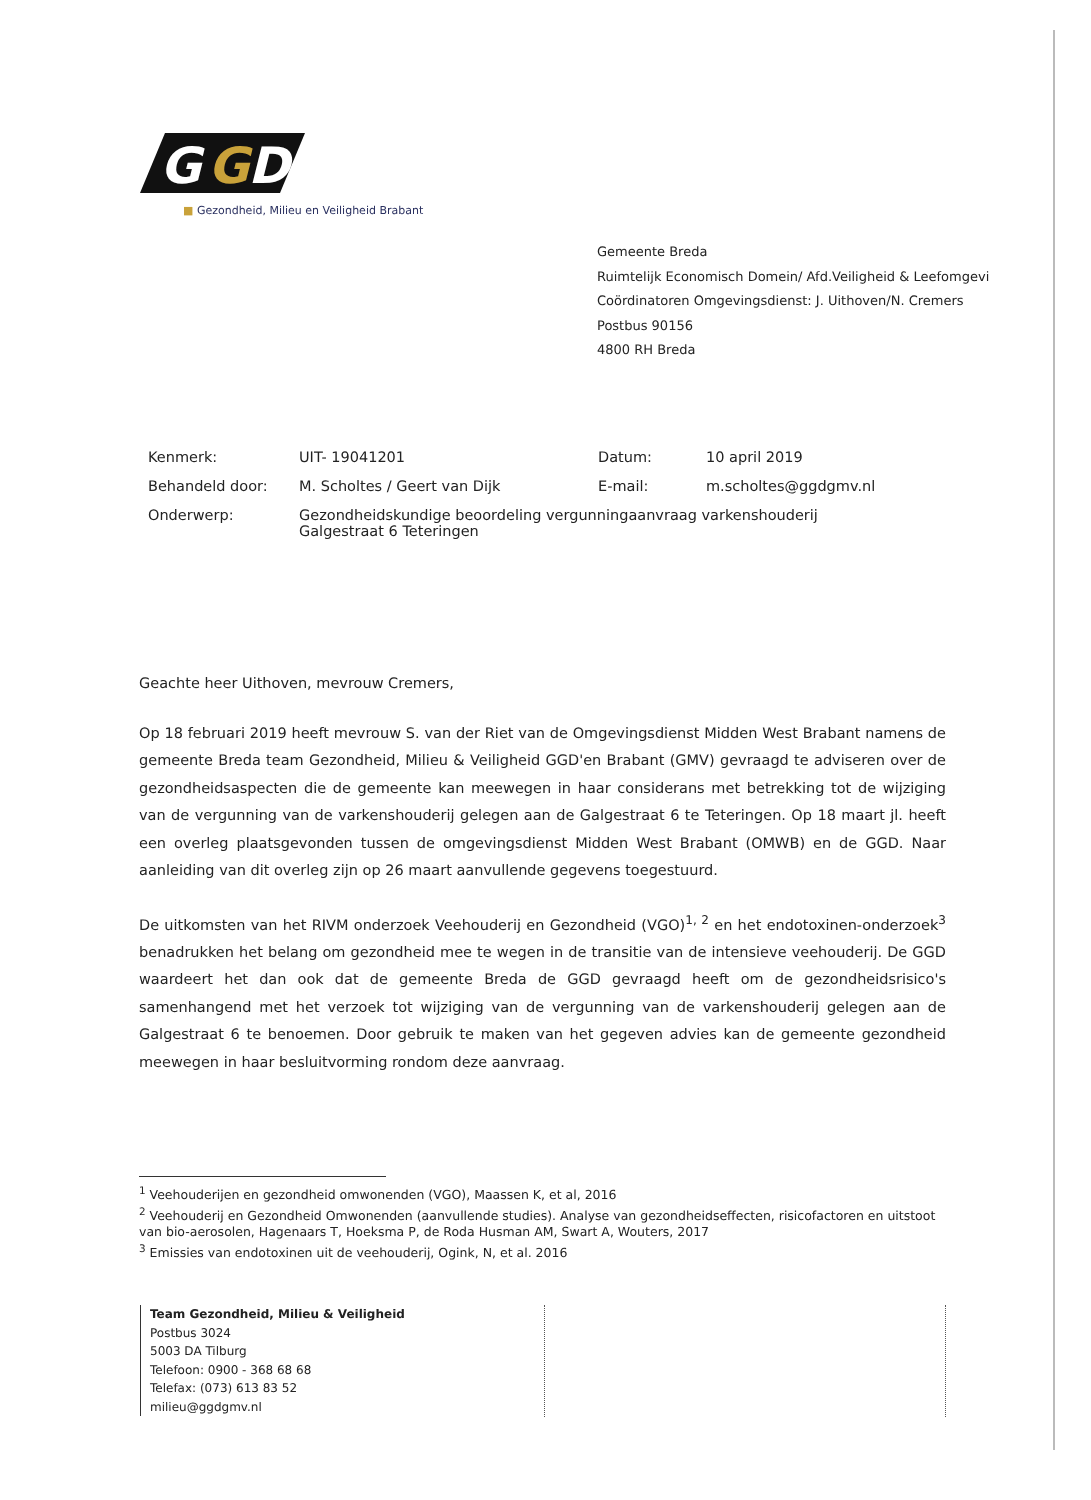G
G
D
■ Gezondheid, Milieu en Veiligheid Brabant
Gemeente Breda
Ruimtelijk Economisch Domein/ Afd.Veiligheid & Leefomgevi
Coördinatoren Omgevingsdienst: J. Uithoven/N. Cremers
Postbus 90156
4800 RH Breda
| Kenmerk: | UIT- 19041201 | Datum: | 10 april 2019 |
| Behandeld door: | M. Scholtes / Geert van Dijk | E-mail: | m.scholtes@ggdgmv.nl |
| Onderwerp: | Gezondheidskundige beoordeling vergunningaanvraag varkenshouderij Galgestraat 6 Teteringen | | |
Geachte heer Uithoven, mevrouw Cremers,
Op 18 februari 2019 heeft mevrouw S. van der Riet van de Omgevingsdienst Midden West Brabant namens de gemeente Breda team Gezondheid, Milieu & Veiligheid GGD'en Brabant (GMV) gevraagd te adviseren over de gezondheidsaspecten die de gemeente kan meewegen in haar considerans met betrekking tot de wijziging van de vergunning van de varkenshouderij gelegen aan de Galgestraat 6 te Teteringen. Op 18 maart jl. heeft een overleg plaatsgevonden tussen de omgevingsdienst Midden West Brabant (OMWB) en de GGD. Naar aanleiding van dit overleg zijn op 26 maart aanvullende gegevens toegestuurd.
De uitkomsten van het RIVM onderzoek Veehouderij en Gezondheid (VGO)<sup>1, 2</sup> en het endotoxinen-onderzoek<sup>3</sup> benadrukken het belang om gezondheid mee te wegen in de transitie van de intensieve veehouderij. De GGD waardeert het dan ook dat de gemeente Breda de GGD gevraagd heeft om de gezondheidsrisico's samenhangend met het verzoek tot wijziging van de vergunning van de varkenshouderij gelegen aan de Galgestraat 6 te benoemen. Door gebruik te maken van het gegeven advies kan de gemeente gezondheid meewegen in haar besluitvorming rondom deze aanvraag.
<sup>1</sup> Veehouderijen en gezondheid omwonenden (VGO), Maassen K, et al, 2016
<sup>2</sup> Veehouderij en Gezondheid Omwonenden (aanvullende studies). Analyse van gezondheidseffecten, risicofactoren en uitstoot van bio-aerosolen, Hagenaars T, Hoeksma P, de Roda Husman AM, Swart A, Wouters, 2017
<sup>3</sup> Emissies van endotoxinen uit de veehouderij, Ogink, N, et al. 2016
Team Gezondheid, Milieu & Veiligheid
Postbus 3024
5003 DA Tilburg
Telefoon: 0900 - 368 68 68
Telefax: (073) 613 83 52
milieu@ggdgmv.nl